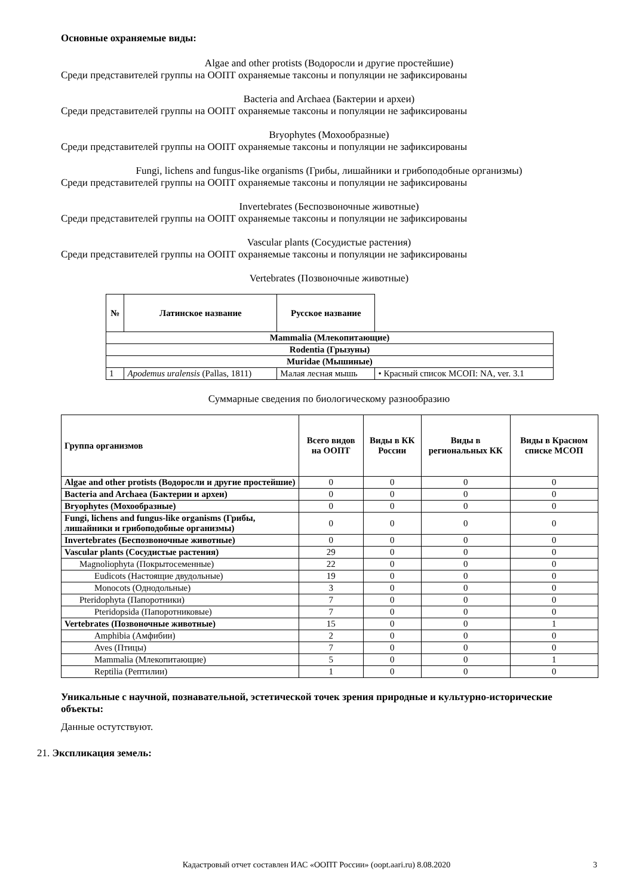Основные охраняемые виды:
Algae and other protists (Водоросли и другие простейшие)
Среди представителей группы на ООПТ охраняемые таксоны и популяции не зафиксированы
Bacteria and Archaea (Бактерии и археи)
Среди представителей группы на ООПТ охраняемые таксоны и популяции не зафиксированы
Bryophytes (Мохообразные)
Среди представителей группы на ООПТ охраняемые таксоны и популяции не зафиксированы
Fungi, lichens and fungus-like organisms (Грибы, лишайники и грибоподобные организмы)
Среди представителей группы на ООПТ охраняемые таксоны и популяции не зафиксированы
Invertebrates (Беспозвоночные животные)
Среди представителей группы на ООПТ охраняемые таксоны и популяции не зафиксированы
Vascular plants (Сосудистые растения)
Среди представителей группы на ООПТ охраняемые таксоны и популяции не зафиксированы
Vertebrates (Позвоночные животные)
| № | Латинское название | Русское название | |
| --- | --- | --- | --- |
| Mammalia (Млекопитающие) | | | |
| Rodentia (Грызуны) | | | |
| Muridae (Мышиные) | | | |
| 1 | Apodemus uralensis (Pallas, 1811) | Малая лесная мышь | • Красный список МСОП: NA, ver. 3.1 |
Суммарные сведения по биологическому разнообразию
| Группа организмов | Всего видов на ООПТ | Виды в КК России | Виды в региональных КК | Виды в Красном списке МСОП |
| --- | --- | --- | --- | --- |
| Algae and other protists (Водоросли и другие простейшие) | 0 | 0 | 0 | 0 |
| Bacteria and Archaea (Бактерии и археи) | 0 | 0 | 0 | 0 |
| Bryophytes (Мохообразные) | 0 | 0 | 0 | 0 |
| Fungi, lichens and fungus-like organisms (Грибы, лишайники и грибоподобные организмы) | 0 | 0 | 0 | 0 |
| Invertebrates (Беспозвоночные животные) | 0 | 0 | 0 | 0 |
| Vascular plants (Сосудистые растения) | 29 | 0 | 0 | 0 |
| Magnoliophyta (Покрытосеменные) | 22 | 0 | 0 | 0 |
| Eudicots (Настоящие двудольные) | 19 | 0 | 0 | 0 |
| Monocots (Однодольные) | 3 | 0 | 0 | 0 |
| Pteridophyta (Папоротники) | 7 | 0 | 0 | 0 |
| Pteridopsida (Папоротниковые) | 7 | 0 | 0 | 0 |
| Vertebrates (Позвоночные животные) | 15 | 0 | 0 | 1 |
| Amphibia (Амфибии) | 2 | 0 | 0 | 0 |
| Aves (Птицы) | 7 | 0 | 0 | 0 |
| Mammalia (Млекопитающие) | 5 | 0 | 0 | 1 |
| Reptilia (Рептилии) | 1 | 0 | 0 | 0 |
Уникальные с научной, познавательной, эстетической точек зрения природные и культурно-исторические объекты:
Данные остутствуют.
21. Экспликация земель:
Кадастровый отчет составлен ИАС «ООПТ России» (oopt.aari.ru) 8.08.2020 3